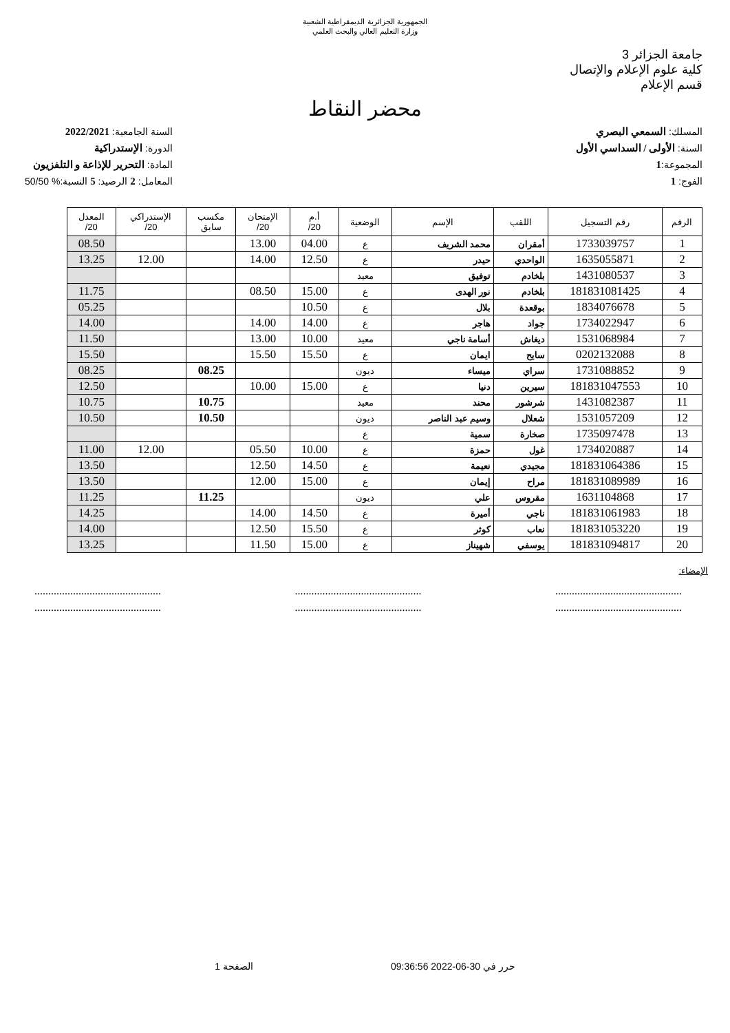الجمهورية الجزائرية الديمقراطية الشعبية
وزارة التعليم العالي والبحث العلمي
جامعة الجزائر 3
كلية علوم الإعلام والإتصال
قسم الإعلام
محضر النقاط
المسلك: السمعي البصري
السنة: الأولى / السداسي الأول
المجموعة:1
الفوج: 1
السنة الجامعية: 2022/2021
الدورة: الإستدراكية
المادة: التحرير للإذاعة و التلفزيون
المعامل: 2 الرصيد: 5 النسبة:% 50/50
| الرقم | رقم التسجيل | اللقب | الإسم | الوضعية | أ.م 20/ | الإمتحان 20/ | مكسب سابق | الإستدراكي 20/ | المعدل 20/ |
| --- | --- | --- | --- | --- | --- | --- | --- | --- | --- |
| 1 | 1733039757 | أمقران | محمد الشريف | ع | 04.00 | 13.00 | | | 08.50 |
| 2 | 1635055871 | الواحدي | حيدر | ع | 12.50 | 14.00 | | 12.00 | 13.25 |
| 3 | 1431080537 | بلخادم | توفيق | معيد | | | | | |
| 4 | 181831081425 | بلخادم | نور الهدى | ع | 15.00 | 08.50 | | | 11.75 |
| 5 | 1834076678 | بوقعدة | بلال | ع | 10.50 | | | | 05.25 |
| 6 | 1734022947 | جواد | هاجر | ع | 14.00 | 14.00 | | | 14.00 |
| 7 | 1531068984 | ديغاش | أسامة ناجي | معيد | 10.00 | 13.00 | | | 11.50 |
| 8 | 0202132088 | سايح | ايمان | ع | 15.50 | 15.50 | | | 15.50 |
| 9 | 1731088852 | سراي | ميساء | ديون | | | 08.25 | | 08.25 |
| 10 | 181831047553 | سيرين | دنيا | ع | 15.00 | 10.00 | | | 12.50 |
| 11 | 1431082387 | شرشور | محند | معيد | | | 10.75 | | 10.75 |
| 12 | 1531057209 | شعلال | وسيم عبد الناصر | ديون | | | 10.50 | | 10.50 |
| 13 | 1735097478 | صخارة | سمية | ع | | | | | |
| 14 | 1734020887 | غول | حمزة | ع | 10.00 | 05.50 | | 12.00 | 11.00 |
| 15 | 181831064386 | مجيدي | نعيمة | ع | 14.50 | 12.50 | | | 13.50 |
| 16 | 181831089989 | مراح | إيمان | ع | 15.00 | 12.00 | | | 13.50 |
| 17 | 1631104868 | مقروس | علي | ديون | | | 11.25 | | 11.25 |
| 18 | 181831061983 | ناجي | أميرة | ع | 14.50 | 14.00 | | | 14.25 |
| 19 | 181831053220 | نعاب | كوثر | ع | 15.50 | 12.50 | | | 14.00 |
| 20 | 181831094817 | يوسفي | شهيناز | ع | 15.00 | 11.50 | | | 13.25 |
الإمضاء:
..............................................
..............................................
..............................................
..............................................
..............................................
..............................................
حرر في 30-06-2022 09:36:56 الصفحة 1